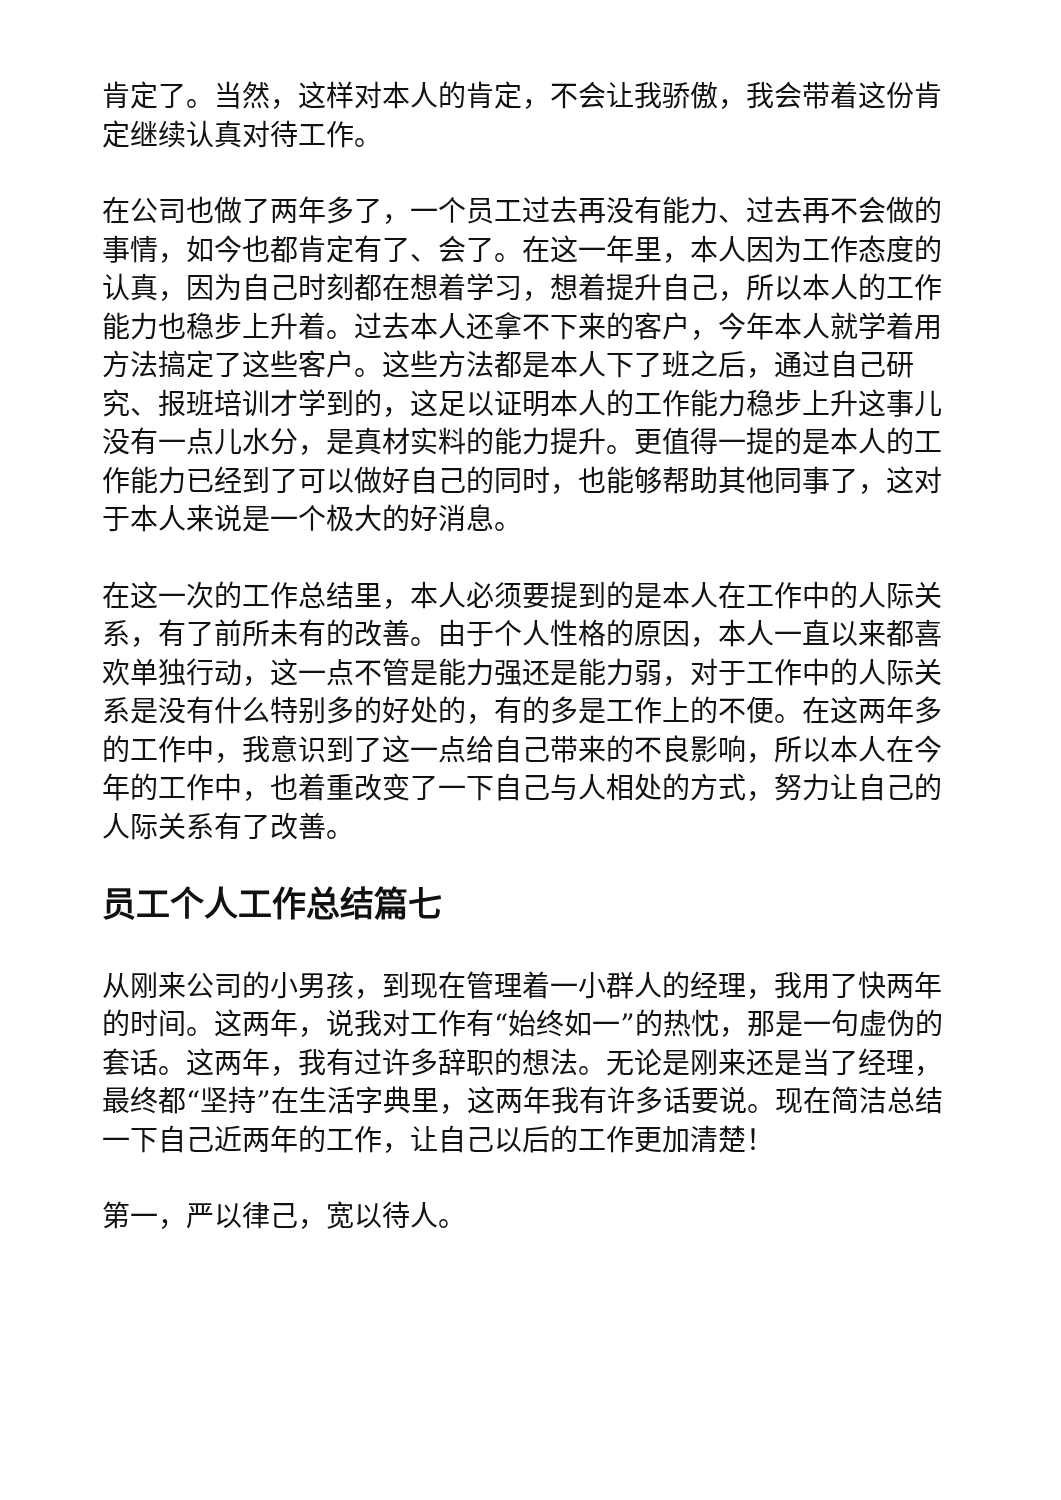肯定了。当然，这样对本人的肯定，不会让我骄傲，我会带着这份肯定继续认真对待工作。
在公司也做了两年多了，一个员工过去再没有能力、过去再不会做的事情，如今也都肯定有了、会了。在这一年里，本人因为工作态度的认真，因为自己时刻都在想着学习，想着提升自己，所以本人的工作能力也稳步上升着。过去本人还拿不下来的客户，今年本人就学着用方法搞定了这些客户。这些方法都是本人下了班之后，通过自己研究、报班培训才学到的，这足以证明本人的工作能力稳步上升这事儿没有一点儿水分，是真材实料的能力提升。更值得一提的是本人的工作能力已经到了可以做好自己的同时，也能够帮助其他同事了，这对于本人来说是一个极大的好消息。
在这一次的工作总结里，本人必须要提到的是本人在工作中的人际关系，有了前所未有的改善。由于个人性格的原因，本人一直以来都喜欢单独行动，这一点不管是能力强还是能力弱，对于工作中的人际关系是没有什么特别多的好处的，有的多是工作上的不便。在这两年多的工作中，我意识到了这一点给自己带来的不良影响，所以本人在今年的工作中，也着重改变了一下自己与人相处的方式，努力让自己的人际关系有了改善。
员工个人工作总结篇七
从刚来公司的小男孩，到现在管理着一小群人的经理，我用了快两年的时间。这两年，说我对工作有“始终如一”的热忱，那是一句虚伪的套话。这两年，我有过许多辞职的想法。无论是刚来还是当了经理，最终都“坚持”在生活字典里，这两年我有许多话要说。现在简洁总结一下自己近两年的工作，让自己以后的工作更加清楚！
第一，严以律己，宽以待人。